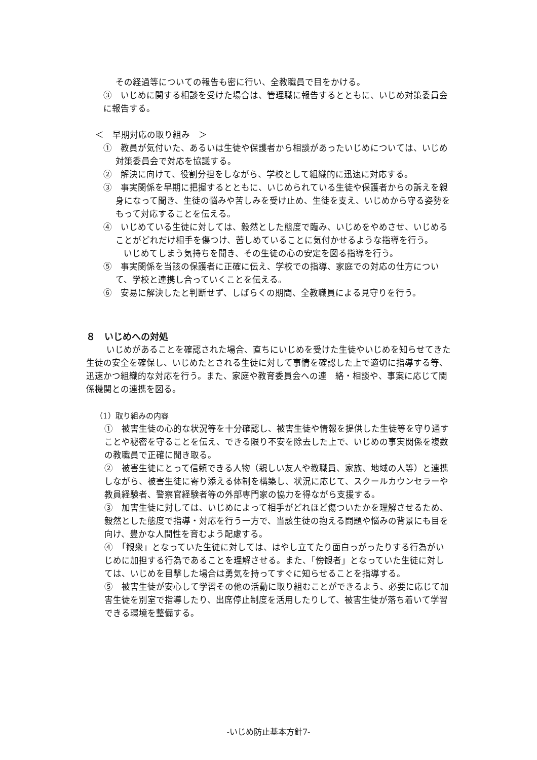その経過等についての報告も密に行い、全教職員で目をかける。
③　いじめに関する相談を受けた場合は、管理職に報告するとともに、いじめ対策委員会に報告する。
＜　早期対応の取り組み　＞
①　教員が気付いた、あるいは生徒や保護者から相談があったいじめについては、いじめ対策委員会で対応を協議する。
②　解決に向けて、役割分担をしながら、学校として組織的に迅速に対応する。
③　事実関係を早期に把握するとともに、いじめられている生徒や保護者からの訴えを親身になって聞き、生徒の悩みや苦しみを受け止め、生徒を支え、いじめから守る姿勢をもって対応することを伝える。
④　いじめている生徒に対しては、毅然とした態度で臨み、いじめをやめさせ、いじめることがどれだけ相手を傷つけ、苦しめていることに気付かせるような指導を行う。
いじめてしまう気持ちを聞き、その生徒の心の安定を図る指導を行う。
⑤　事実関係を当該の保護者に正確に伝え、学校での指導、家庭での対応の仕方について、学校と連携し合っていくことを伝える。
⑥　安易に解決したと判断せず、しばらくの期間、全教職員による見守りを行う。
８　いじめへの対処
いじめがあることを確認された場合、直ちにいじめを受けた生徒やいじめを知らせてきた生徒の安全を確保し、いじめたとされる生徒に対して事情を確認した上で適切に指導する等、迅速かつ組織的な対応を行う。また、家庭や教育委員会への連　絡・相談や、事案に応じて関係機関との連携を図る。
（1）取り組みの内容
①　被害生徒の心的な状況等を十分確認し、被害生徒や情報を提供した生徒等を守り通すことや秘密を守ることを伝え、できる限り不安を除去した上で、いじめの事実関係を複数の教職員で正確に聞き取る。
②　被害生徒にとって信頼できる人物（親しい友人や教職員、家族、地域の人等）と連携しながら、被害生徒に寄り添える体制を構築し、状況に応じて、スクールカウンセラーや教員経験者、警察官経験者等の外部専門家の協力を得ながら支援する。
③　加害生徒に対しては、いじめによって相手がどれほど傷ついたかを理解させるため、毅然とした態度で指導・対応を行う一方で、当該生徒の抱える問題や悩みの背景にも目を向け、豊かな人間性を育むよう配慮する。
④　「観衆」となっていた生徒に対しては、はやし立てたり面白っがったりする行為がいじめに加担する行為であることを理解させる。また、「傍観者」となっていた生徒に対しては、いじめを目撃した場合は勇気を持ってすぐに知らせることを指導する。
⑤　被害生徒が安心して学習その他の活動に取り組むことができるよう、必要に応じて加害生徒を別室で指導したり、出席停止制度を活用したりして、被害生徒が落ち着いて学習できる環境を整備する。
-いじめ防止基本方針7-